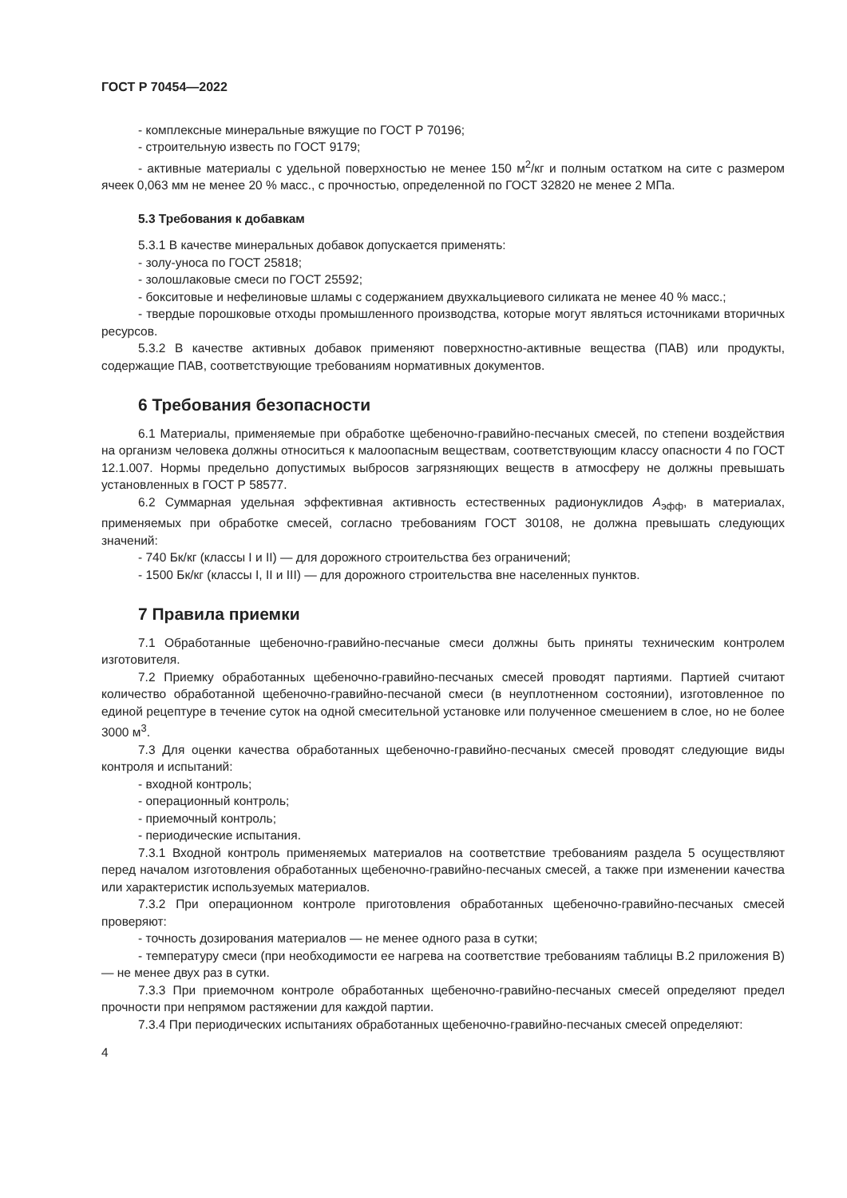ГОСТ Р 70454—2022
- комплексные минеральные вяжущие по ГОСТ Р 70196;
- строительную известь по ГОСТ 9179;
- активные материалы с удельной поверхностью не менее 150 м<sup>2</sup>/кг и полным остатком на сите с размером ячеек 0,063 мм не менее 20 % масс., с прочностью, определенной по ГОСТ 32820 не менее 2 МПа.
5.3 Требования к добавкам
5.3.1 В качестве минеральных добавок допускается применять:
- золу-уноса по ГОСТ 25818;
- золошлаковые смеси по ГОСТ 25592;
- бокситовые и нефелиновые шламы с содержанием двухкальциевого силиката не менее 40 % масс.;
- твердые порошковые отходы промышленного производства, которые могут являться источниками вторичных ресурсов.
5.3.2 В качестве активных добавок применяют поверхностно-активные вещества (ПАВ) или продукты, содержащие ПАВ, соответствующие требованиям нормативных документов.
6 Требования безопасности
6.1 Материалы, применяемые при обработке щебеночно-гравийно-песчаных смесей, по степени воздействия на организм человека должны относиться к малоопасным веществам, соответствующим классу опасности 4 по ГОСТ 12.1.007. Нормы предельно допустимых выбросов загрязняющих веществ в атмосферу не должны превышать установленных в ГОСТ Р 58577.
6.2 Суммарная удельная эффективная активность естественных радионуклидов А<sub>эфф</sub>, в материалах, применяемых при обработке смесей, согласно требованиям ГОСТ 30108, не должна превышать следующих значений:
- 740 Бк/кг (классы I и II) — для дорожного строительства без ограничений;
- 1500 Бк/кг (классы I, II и III) — для дорожного строительства вне населенных пунктов.
7 Правила приемки
7.1 Обработанные щебеночно-гравийно-песчаные смеси должны быть приняты техническим контролем изготовителя.
7.2 Приемку обработанных щебеночно-гравийно-песчаных смесей проводят партиями. Партией считают количество обработанной щебеночно-гравийно-песчаной смеси (в неуплотненном состоянии), изготовленное по единой рецептуре в течение суток на одной смесительной установке или полученное смешением в слое, но не более 3000 м<sup>3</sup>.
7.3 Для оценки качества обработанных щебеночно-гравийно-песчаных смесей проводят следующие виды контроля и испытаний:
- входной контроль;
- операционный контроль;
- приемочный контроль;
- периодические испытания.
7.3.1 Входной контроль применяемых материалов на соответствие требованиям раздела 5 осуществляют перед началом изготовления обработанных щебеночно-гравийно-песчаных смесей, а также при изменении качества или характеристик используемых материалов.
7.3.2 При операционном контроле приготовления обработанных щебеночно-гравийно-песчаных смесей проверяют:
- точность дозирования материалов — не менее одного раза в сутки;
- температуру смеси (при необходимости ее нагрева на соответствие требованиям таблицы В.2 приложения В) — не менее двух раз в сутки.
7.3.3 При приемочном контроле обработанных щебеночно-гравийно-песчаных смесей определяют предел прочности при непрямом растяжении для каждой партии.
7.3.4 При периодических испытаниях обработанных щебеночно-гравийно-песчаных смесей определяют:
4